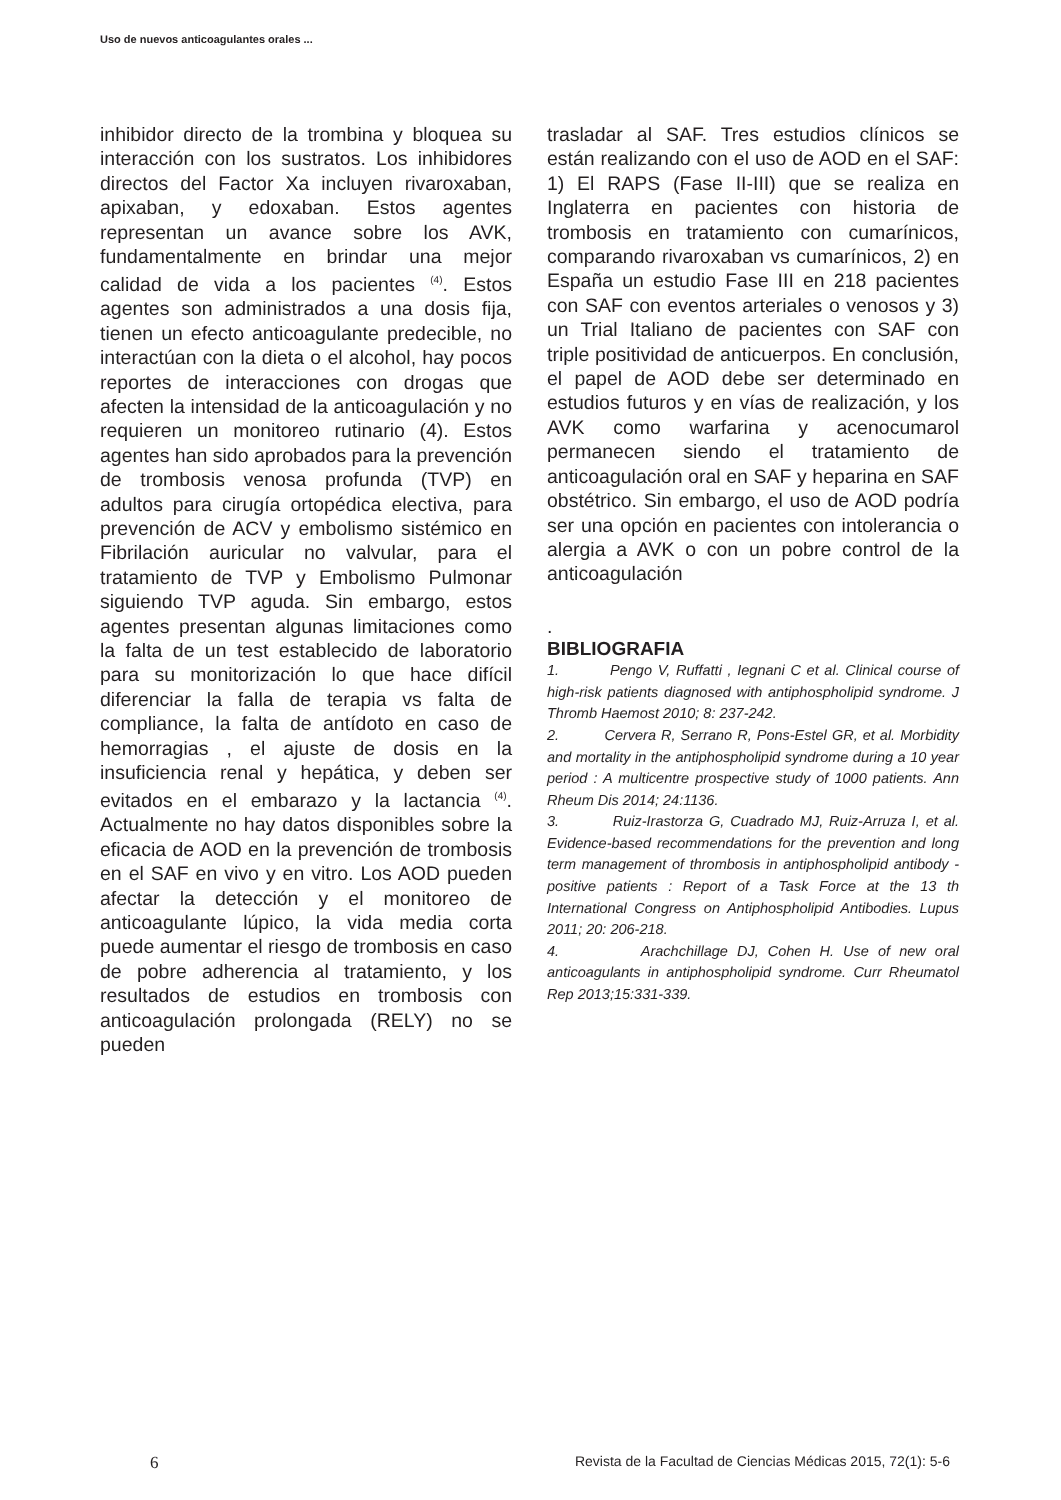Uso de nuevos anticoagulantes orales ...
inhibidor directo de la trombina y bloquea su interacción con los sustratos. Los inhibidores directos del Factor Xa incluyen rivaroxaban, apixaban, y edoxaban. Estos agentes representan un avance sobre los AVK, fundamentalmente en brindar una mejor calidad de vida a los pacientes <sup>(4)</sup>. Estos agentes son administrados a una dosis fija, tienen un efecto anticoagulante predecible, no interactúan con la dieta o el alcohol, hay pocos reportes de interacciones con drogas que afecten la intensidad de la anticoagulación y no requieren un monitoreo rutinario (4). Estos agentes han sido aprobados para la prevención de trombosis venosa profunda (TVP) en adultos para cirugía ortopédica electiva, para prevención de ACV y embolismo sistémico en Fibrilación auricular no valvular, para el tratamiento de TVP y Embolismo Pulmonar siguiendo TVP aguda. Sin embargo, estos agentes presentan algunas limitaciones como la falta de un test establecido de laboratorio para su monitorización lo que hace difícil diferenciar la falla de terapia vs falta de compliance, la falta de antídoto en caso de hemorragias , el ajuste de dosis en la insuficiencia renal y hepática, y deben ser evitados en el embarazo y la lactancia <sup>(4)</sup>. Actualmente no hay datos disponibles sobre la eficacia de AOD en la prevención de trombosis en el SAF en vivo y en vitro. Los AOD pueden afectar la detección y el monitoreo de anticoagulante lúpico, la vida media corta puede aumentar el riesgo de trombosis en caso de pobre adherencia al tratamiento, y los resultados de estudios en trombosis con anticoagulación prolongada (RELY) no se pueden
trasladar al SAF. Tres estudios clínicos se están realizando con el uso de AOD en el SAF: 1) El RAPS (Fase II-III) que se realiza en Inglaterra en pacientes con historia de trombosis en tratamiento con cumarínicos, comparando rivaroxaban vs cumarínicos, 2) en España un estudio Fase III en 218 pacientes con SAF con eventos arteriales o venosos y 3) un Trial Italiano de pacientes con SAF con triple positividad de anticuerpos. En conclusión, el papel de AOD debe ser determinado en estudios futuros y en vías de realización, y los AVK como warfarina y acenocumarol permanecen siendo el tratamiento de anticoagulación oral en SAF y heparina en SAF obstétrico. Sin embargo, el uso de AOD podría ser una opción en pacientes con intolerancia o alergia a AVK o con un pobre control de la anticoagulación
.
BIBLIOGRAFIA
1. Pengo V, Ruffatti , Iegnani C et al. Clinical course of high-risk patients diagnosed with antiphospholipid syndrome. J Thromb Haemost 2010; 8: 237-242.
2. Cervera R, Serrano R, Pons-Estel GR, et al. Morbidity and mortality in the antiphospholipid syndrome during a 10 year period : A multicentre prospective study of 1000 patients. Ann Rheum Dis 2014; 24:1136.
3. Ruiz-Irastorza G, Cuadrado MJ, Ruiz-Arruza I, et al. Evidence-based recommendations for the prevention and long term management of thrombosis in antiphospholipid antibody -positive patients : Report of a Task Force at the 13 th International Congress on Antiphospholipid Antibodies. Lupus 2011; 20: 206-218.
4. Arachchillage DJ, Cohen H. Use of new oral anticoagulants in antiphospholipid syndrome. Curr Rheumatol Rep 2013;15:331-339.
6 Revista de la Facultad de Ciencias Médicas 2015, 72(1): 5-6